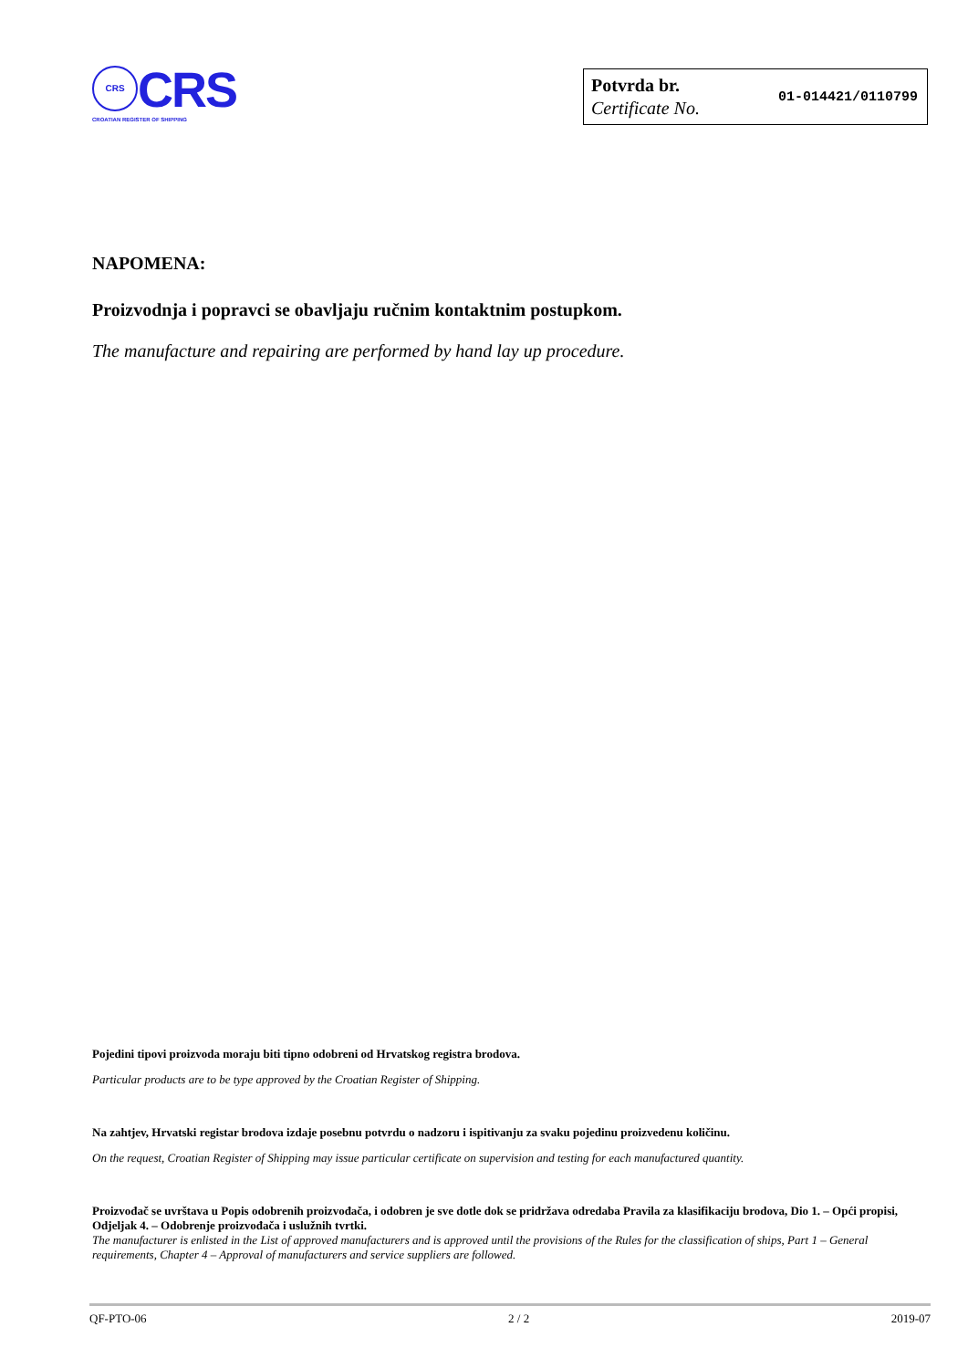CRS CRS
CROATIAN REGISTER OF SHIPPING
Potvrda br.
Certificate No.
01-014421/0110799
NAPOMENA:
Proizvodnja i popravci se obavljaju ručnim kontaktnim postupkom.
The manufacture and repairing are performed by hand lay up procedure.
Pojedini tipovi proizvoda moraju biti tipno odobreni od Hrvatskog registra brodova.
Particular products are to be type approved by the Croatian Register of Shipping.
Na zahtjev, Hrvatski registar brodova izdaje posebnu potvrdu o nadzoru i ispitivanju za svaku pojedinu proizvedenu količinu.
On the request, Croatian Register of Shipping may issue particular certificate on supervision and testing for each manufactured quantity.
Proizvođač se uvrštava u Popis odobrenih proizvođača, i odobren je sve dotle dok se pridržava odredaba Pravila za klasifikaciju brodova, Dio 1. – Opći propisi, Odjeljak 4. – Odobrenje proizvođača i uslužnih tvrtki.
The manufacturer is enlisted in the List of approved manufacturers and is approved until the provisions of the Rules for the classification of ships, Part 1 – General requirements, Chapter 4 – Approval of manufacturers and service suppliers are followed.
QF-PTO-06 2 / 2 2019-07